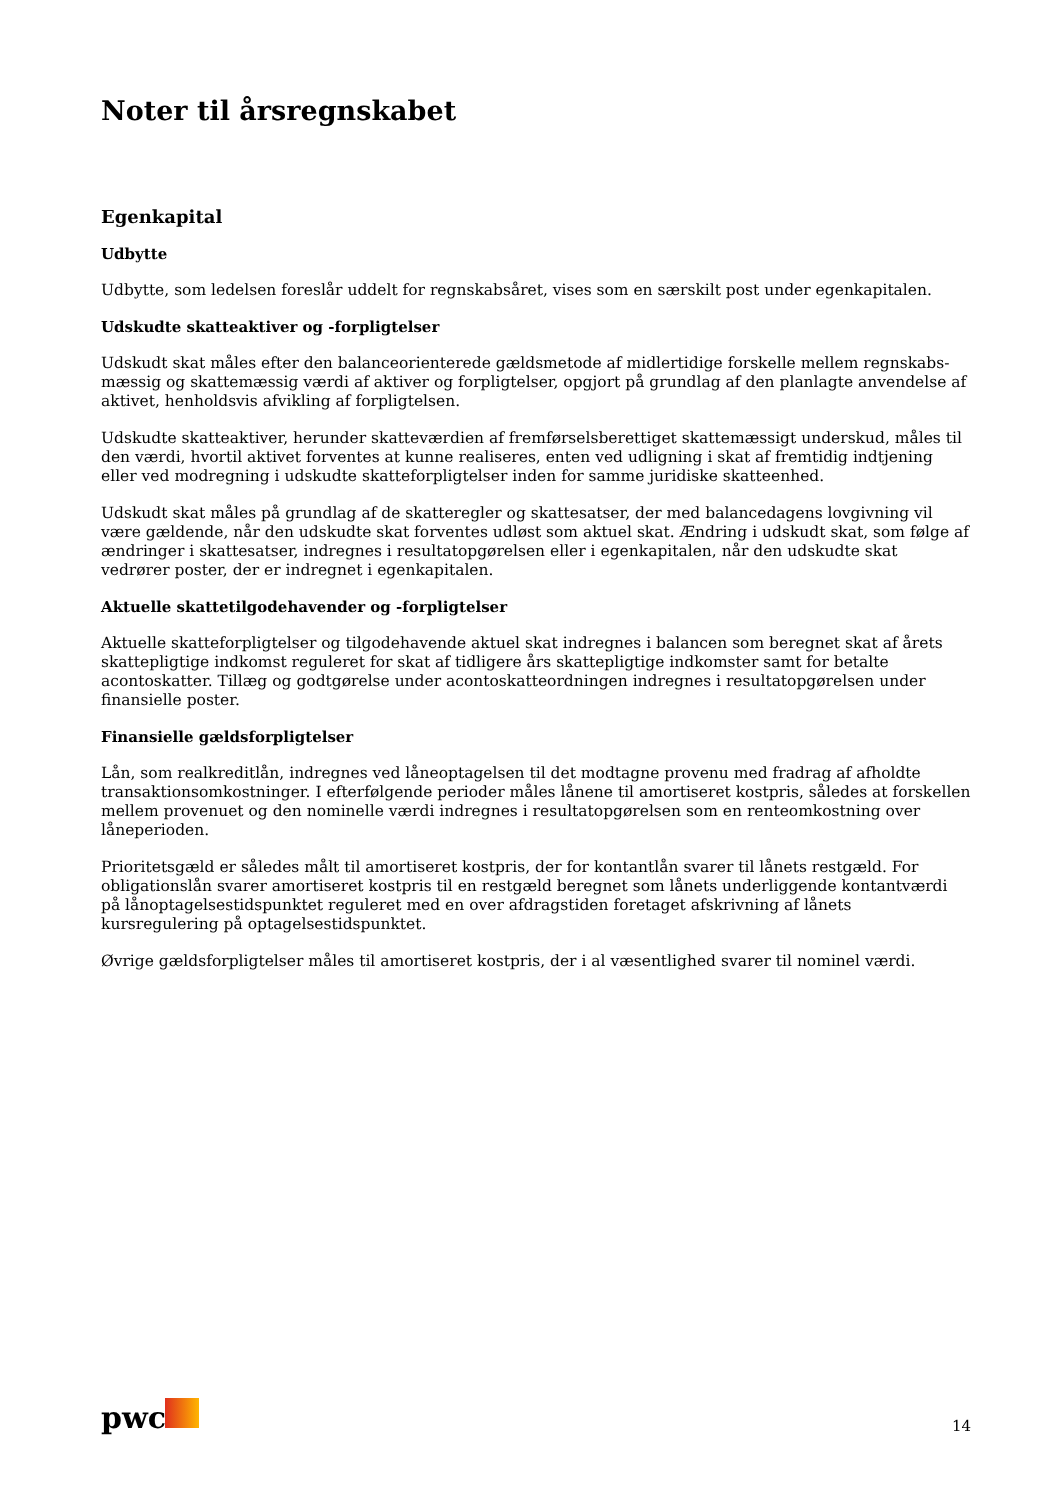Noter til årsregnskabet
Egenkapital
Udbytte
Udbytte, som ledelsen foreslår uddelt for regnskabsåret, vises som en særskilt post under egenkapitalen.
Udskudte skatteaktiver og -forpligtelser
Udskudt skat måles efter den balanceorienterede gældsmetode af midlertidige forskelle mellem regnskabs-mæssig og skattemæssig værdi af aktiver og forpligtelser, opgjort på grundlag af den planlagte anvendelse af aktivet, henholdsvis afvikling af forpligtelsen.
Udskudte skatteaktiver, herunder skatteværdien af fremførselsberettiget skattemæssigt underskud, måles til den værdi, hvortil aktivet forventes at kunne realiseres, enten ved udligning i skat af fremtidig indtjening eller ved modregning i udskudte skatteforpligtelser inden for samme juridiske skatteenhed.
Udskudt skat måles på grundlag af de skatteregler og skattesatser, der med balancedagens lovgivning vil være gældende, når den udskudte skat forventes udløst som aktuel skat. Ændring i udskudt skat, som følge af ændringer i skattesatser, indregnes i resultatopgørelsen eller i egenkapitalen, når den udskudte skat vedrører poster, der er indregnet i egenkapitalen.
Aktuelle skattetilgodehavender og -forpligtelser
Aktuelle skatteforpligtelser og tilgodehavende aktuel skat indregnes i balancen som beregnet skat af årets skattepligtige indkomst reguleret for skat af tidligere års skattepligtige indkomster samt for betalte acontoskatter. Tillæg og godtgørelse under acontoskatteordningen indregnes i resultatopgørelsen under finansielle poster.
Finansielle gældsforpligtelser
Lån, som realkreditlån, indregnes ved låneoptagelsen til det modtagne provenu med fradrag af afholdte transaktionsomkostninger. I efterfølgende perioder måles lånene til amortiseret kostpris, således at forskellen mellem provenuet og den nominelle værdi indregnes i resultatopgørelsen som en renteomkostning over låneperioden.
Prioritetsgæld er således målt til amortiseret kostpris, der for kontantlån svarer til lånets restgæld. For obligationslån svarer amortiseret kostpris til en restgæld beregnet som lånets underliggende kontantværdi på lånoptagelsestidspunktet reguleret med en over afdragstiden foretaget afskrivning af lånets kursregulering på optagelsestidspunktet.
Øvrige gældsforpligtelser måles til amortiseret kostpris, der i al væsentlighed svarer til nominel værdi.
pwc 14